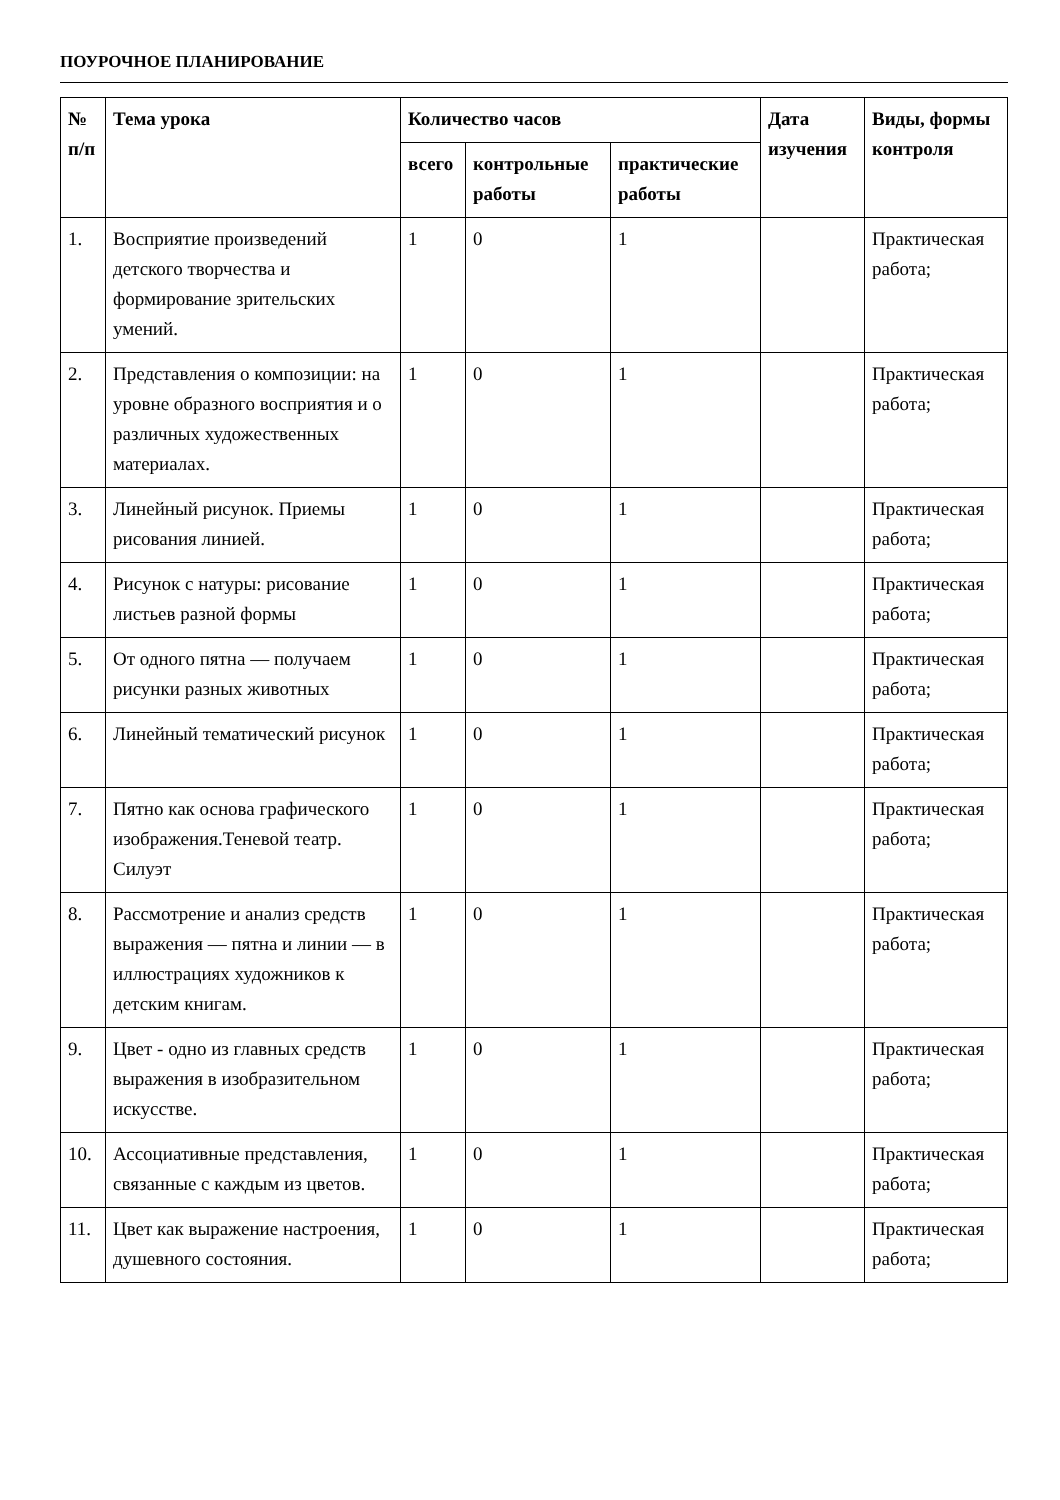ПОУРОЧНОЕ ПЛАНИРОВАНИЕ
| № п/п | Тема урока | Количество часов | | | Дата изучения | Виды, формы контроля |
| --- | --- | --- | --- | --- | --- | --- |
| | | всего | контрольные работы | практические работы | | |
| 1. | Восприятие произведений детского творчества и формирование зрительских умений. | 1 | 0 | 1 | | Практическая работа; |
| 2. | Представления о композиции: на уровне образного восприятия и о различных художественных материалах. | 1 | 0 | 1 | | Практическая работа; |
| 3. | Линейный рисунок. Приемы рисования линией. | 1 | 0 | 1 | | Практическая работа; |
| 4. | Рисунок с натуры: рисование листьев разной формы | 1 | 0 | 1 | | Практическая работа; |
| 5. | От одного пятна — получаем рисунки разных животных | 1 | 0 | 1 | | Практическая работа; |
| 6. | Линейный тематический рисунок | 1 | 0 | 1 | | Практическая работа; |
| 7. | Пятно как основа графического изображения.Теневой театр. Силуэт | 1 | 0 | 1 | | Практическая работа; |
| 8. | Рассмотрение и анализ средств выражения — пятна и линии — в иллюстрациях художников к детским книгам. | 1 | 0 | 1 | | Практическая работа; |
| 9. | Цвет - одно из главных средств выражения в изобразительном искусстве. | 1 | 0 | 1 | | Практическая работа; |
| 10. | Ассоциативные представления, связанные с каждым из цветов. | 1 | 0 | 1 | | Практическая работа; |
| 11. | Цвет как выражение настроения, душевного состояния. | 1 | 0 | 1 | | Практическая работа; |